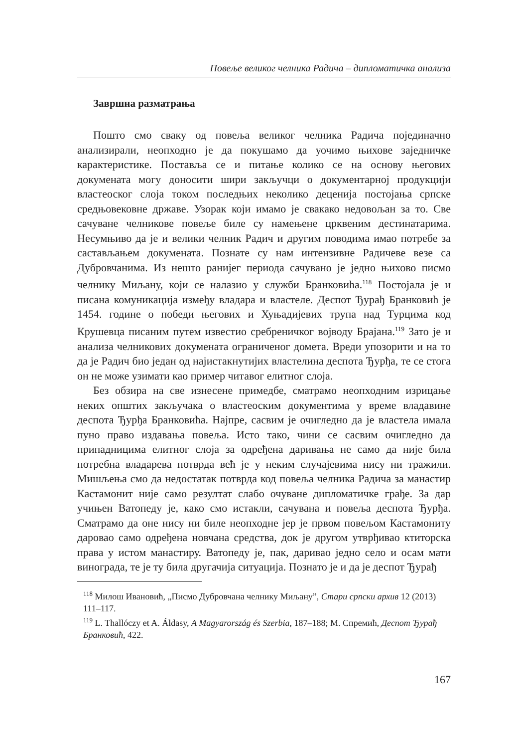Повеље великог челника Радича – дипломатичка анализа
Завршна разматрања
Пошто смо сваку од повеља великог челника Радича појединачно анализирали, неопходно је да покушамо да уочимо њихове заједничке карактеристике. Поставља се и питање колико се на основу његових докумената могу доносити шири закључци о документарној продукцији властеоског слоја током последњих неколико деценија постојања српске средњовековне државе. Узорак који имамо је свакако недовољан за то. Све сачуване челникове повеље биле су намењене црквеним дестинатарима. Несумњиво да је и велики челник Радич и другим поводима имао потребе за састављањем докумената. Познате су нам интензивне Радичеве везе са Дубровчанима. Из нешто ранијег периода сачувано је једно њихово писмо челнику Миљану, који се налазио у служби Бранковића.<sup>118</sup> Постојала је и писана комуникација између владара и властеле. Деспот Ђурађ Бранковић је 1454. године о победи његових и Хуњадијевих трупа над Турцима код Крушевца писаним путем известио сребреничког војводу Брајана.<sup>119</sup> Зато је и анализа челникових докумената ограниченог домета. Вреди упозорити и на то да је Радич био један од најистакнутијих властелина деспота Ђурђа, те се стога он не може узимати као пример читавог елитног слоја.
Без обзира на све изнесене примедбе, сматрамо неопходним изрицање неких општих закључака о властеоским документима у време владавине деспота Ђурђа Бранковића. Најпре, сасвим је очигледно да је властела имала пуно право издавања повеља. Исто тако, чини се сасвим очигледно да припадницима елитног слоја за одређена даривања не само да није била потребна владарева потврда већ је у неким случајевима нису ни тражили. Мишљења смо да недостатак потврда код повеља челника Радича за манастир Кастамонит није само резултат слабо очуване дипломатичке грађе. За дар учињен Ватопеду је, како смо истакли, сачувана и повеља деспота Ђурђа. Сматрамо да оне нису ни биле неопходне јер је првом повељом Кастамониту даровао само одређена новчана средства, док је другом утврђивао ктиторска права у истом манастиру. Ватопеду је, пак, даривао једно село и осам мати винограда, те је ту била другачија ситуација. Познато је и да је деспот Ђурађ
<sup>118</sup> Милош Ивановић, „Писмо Дубровчана челнику Миљану”, Стари српски архив 12 (2013) 111–117.
<sup>119</sup> L. Thallóczy et A. Áldasy, A Magyarország és Szerbia, 187–188; М. Спремић, Деспот Ђурађ Бранковић, 422.
167